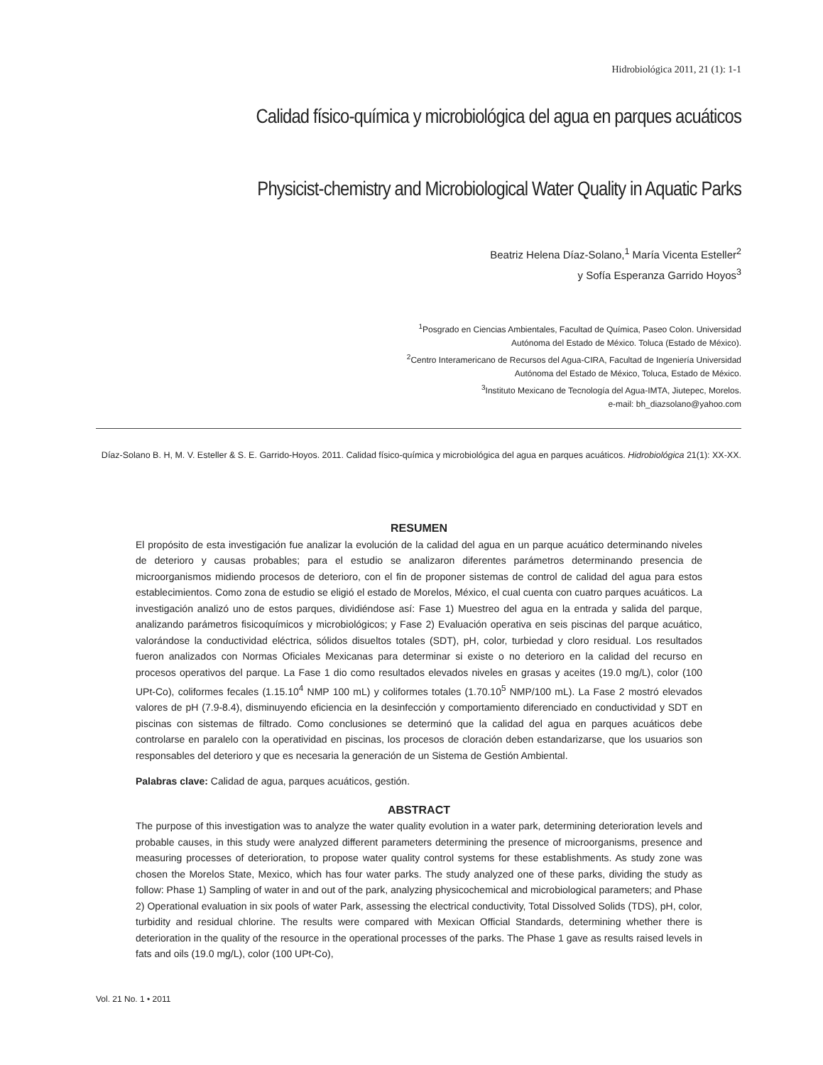Hidrobiológica 2011, 21 (1): 1-1
Calidad físico-química y microbiológica del agua en parques acuáticos
Physicist-chemistry and Microbiological Water Quality in Aquatic Parks
Beatriz Helena Díaz-Solano,<sup>1</sup> María Vicenta Esteller<sup>2</sup>
y Sofía Esperanza Garrido Hoyos<sup>3</sup>
<sup>1</sup> Posgrado en Ciencias Ambientales, Facultad de Química, Paseo Colon. Universidad
Autónoma del Estado de México. Toluca (Estado de México).
<sup>2</sup> Centro Interamericano de Recursos del Agua-CIRA, Facultad de Ingeniería Universidad
Autónoma del Estado de México, Toluca, Estado de México.
<sup>3</sup> Instituto Mexicano de Tecnología del Agua-IMTA, Jiutepec, Morelos.
e-mail: bh_diazsolano@yahoo.com
Díaz-Solano B. H, M. V. Esteller & S. E. Garrido-Hoyos. 2011. Calidad físico-química y microbiológica del agua en parques acuáticos. Hidrobiológica 21(1): XX-XX.
RESUMEN
El propósito de esta investigación fue analizar la evolución de la calidad del agua en un parque acuático determinando niveles de deterioro y causas probables; para el estudio se analizaron diferentes parámetros determinando presencia de microorganismos midiendo procesos de deterioro, con el fin de proponer sistemas de control de calidad del agua para estos establecimientos. Como zona de estudio se eligió el estado de Morelos, México, el cual cuenta con cuatro parques acuáticos. La investigación analizó uno de estos parques, dividiéndose así: Fase 1) Muestreo del agua en la entrada y salida del parque, analizando parámetros fisicoquímicos y microbiológicos; y Fase 2) Evaluación operativa en seis piscinas del parque acuático, valorándose la conductividad eléctrica, sólidos disueltos totales (SDT), pH, color, turbiedad y cloro residual. Los resultados fueron analizados con Normas Oficiales Mexicanas para determinar si existe o no deterioro en la calidad del recurso en procesos operativos del parque. La Fase 1 dio como resultados elevados niveles en grasas y aceites (19.0 mg/L), color (100 UPt-Co), coliformes fecales (1.15.10<sup>4</sup> NMP 100 mL) y coliformes totales (1.70.10<sup>5</sup> NMP/100 mL). La Fase 2 mostró elevados valores de pH (7.9-8.4), disminuyendo eficiencia en la desinfección y comportamiento diferenciado en conductividad y SDT en piscinas con sistemas de filtrado. Como conclusiones se determinó que la calidad del agua en parques acuáticos debe controlarse en paralelo con la operatividad en piscinas, los procesos de cloración deben estandarizarse, que los usuarios son responsables del deterioro y que es necesaria la generación de un Sistema de Gestión Ambiental.
Palabras clave: Calidad de agua, parques acuáticos, gestión.
ABSTRACT
The purpose of this investigation was to analyze the water quality evolution in a water park, determining deterioration levels and probable causes, in this study were analyzed different parameters determining the presence of microorganisms, presence and measuring processes of deterioration, to propose water quality control systems for these establishments. As study zone was chosen the Morelos State, Mexico, which has four water parks. The study analyzed one of these parks, dividing the study as follow: Phase 1) Sampling of water in and out of the park, analyzing physicochemical and microbiological parameters; and Phase 2) Operational evaluation in six pools of water Park, assessing the electrical conductivity, Total Dissolved Solids (TDS), pH, color, turbidity and residual chlorine. The results were compared with Mexican Official Standards, determining whether there is deterioration in the quality of the resource in the operational processes of the parks. The Phase 1 gave as results raised levels in fats and oils (19.0 mg/L), color (100 UPt-Co),
Vol. 21 No. 1 • 2011